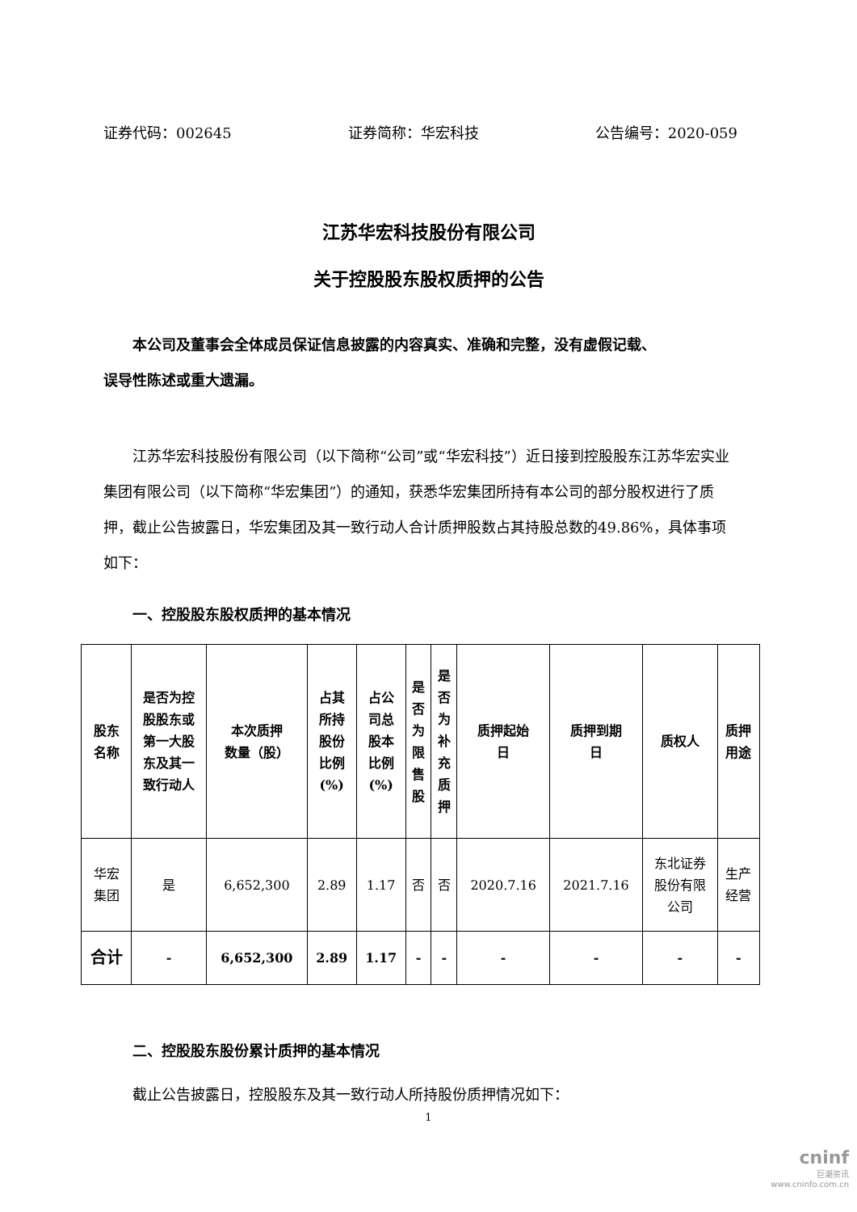证券代码：002645 证券简称：华宏科技 公告编号：2020-059
江苏华宏科技股份有限公司
关于控股股东股权质押的公告
本公司及董事会全体成员保证信息披露的内容真实、准确和完整，没有虚假记载、
误导性陈述或重大遗漏。
江苏华宏科技股份有限公司（以下简称“公司”或“华宏科技”）近日接到控股股东江苏华宏实业集团有限公司（以下简称“华宏集团”）的通知，获悉华宏集团所持有本公司的部分股权进行了质押，截止公告披露日，华宏集团及其一致行动人合计质押股数占其持股总数的49.86%，具体事项如下：
一、控股股东股权质押的基本情况
| 股东 名称 | 是否为控 股股东或 第一大股 东及其一 致行动人 | 本次质押 数量（股） | 占其 所持 股份 比例 (%) | 占公 司总 股本 比例 (%) | 是 否 为 限 售 股 | 是 否 为 补 充 质 押 | 质押起始 日 | 质押到期 日 | 质权人 | 质押 用途 |
| --- | --- | --- | --- | --- | --- | --- | --- | --- | --- | --- |
| 华宏 集团 | 是 | 6,652,300 | 2.89 | 1.17 | 否 | 否 | 2020.7.16 | 2021.7.16 | 东北证券 股份有限 公司 | 生产 经营 |
| 合计 | - | 6,652,300 | 2.89 | 1.17 | - | - | - | - | - | - |
二、控股股东股份累计质押的基本情况
截止公告披露日，控股股东及其一致行动人所持股份质押情况如下：
1
cninf
巨潮资讯
www.cninfo.com.cn